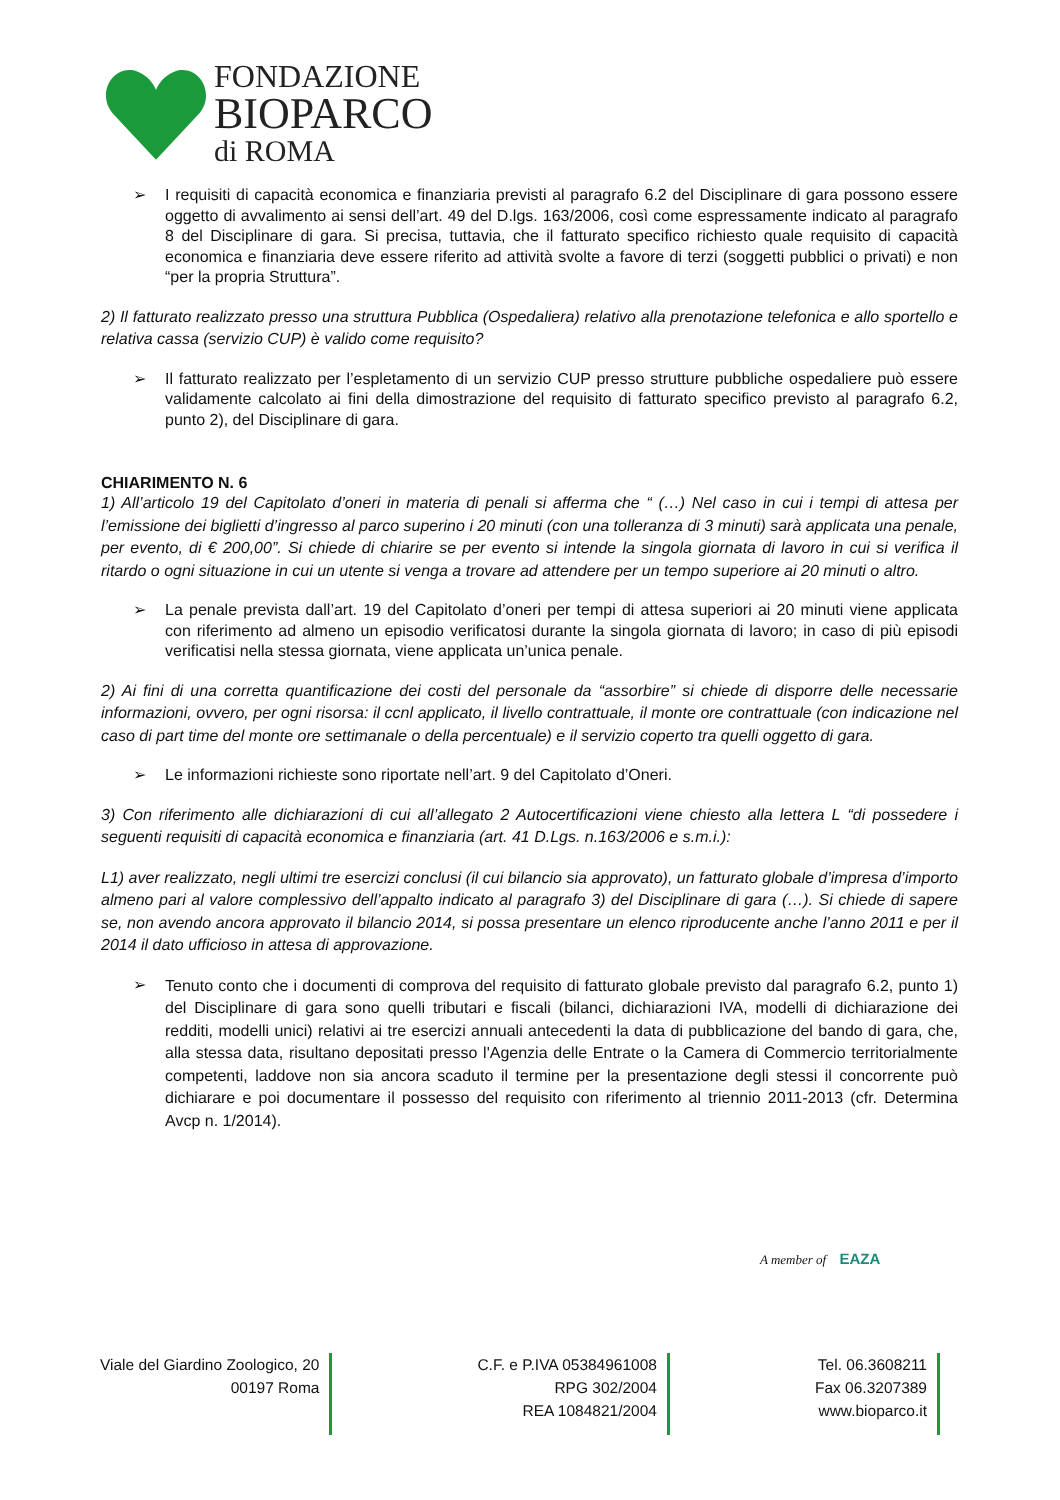FONDAZIONE
BIOPARCO
di ROMA
➢
I requisiti di capacità economica e finanziaria previsti al paragrafo 6.2 del Disciplinare di gara possono essere oggetto di avvalimento ai sensi dell’art. 49 del D.lgs. 163/2006, così come espressamente indicato al paragrafo 8 del Disciplinare di gara. Si precisa, tuttavia, che il fatturato specifico richiesto quale requisito di capacità economica e finanziaria deve essere riferito ad attività svolte a favore di terzi (soggetti pubblici o privati) e non “per la propria Struttura”.
2) Il fatturato realizzato presso una struttura Pubblica (Ospedaliera) relativo alla prenotazione telefonica e allo sportello e relativa cassa (servizio CUP) è valido come requisito?
➢
Il fatturato realizzato per l’espletamento di un servizio CUP presso strutture pubbliche ospedaliere può essere validamente calcolato ai fini della dimostrazione del requisito di fatturato specifico previsto al paragrafo 6.2, punto 2), del Disciplinare di gara.
CHIARIMENTO N. 6
1) All’articolo 19 del Capitolato d’oneri in materia di penali si afferma che “ (…) Nel caso in cui i tempi di attesa per l’emissione dei biglietti d’ingresso al parco superino i 20 minuti (con una tolleranza di 3 minuti) sarà applicata una penale, per evento, di € 200,00”. Si chiede di chiarire se per evento si intende la singola giornata di lavoro in cui si verifica il ritardo o ogni situazione in cui un utente si venga a trovare ad attendere per un tempo superiore ai 20 minuti o altro.
➢
La penale prevista dall’art. 19 del Capitolato d’oneri per tempi di attesa superiori ai 20 minuti viene applicata con riferimento ad almeno un episodio verificatosi durante la singola giornata di lavoro; in caso di più episodi verificatisi nella stessa giornata, viene applicata un’unica penale.
2) Ai fini di una corretta quantificazione dei costi del personale da “assorbire” si chiede di disporre delle necessarie informazioni, ovvero, per ogni risorsa: il ccnl applicato, il livello contrattuale, il monte ore contrattuale (con indicazione nel caso di part time del monte ore settimanale o della percentuale) e il servizio coperto tra quelli oggetto di gara.
➢
Le informazioni richieste sono riportate nell’art. 9 del Capitolato d’Oneri.
3) Con riferimento alle dichiarazioni di cui all’allegato 2 Autocertificazioni viene chiesto alla lettera L “di possedere i seguenti requisiti di capacità economica e finanziaria (art. 41 D.Lgs. n.163/2006 e s.m.i.):
L1) aver realizzato, negli ultimi tre esercizi conclusi (il cui bilancio sia approvato), un fatturato globale d’impresa d’importo almeno pari al valore complessivo dell’appalto indicato al paragrafo 3) del Disciplinare di gara (…). Si chiede di sapere se, non avendo ancora approvato il bilancio 2014, si possa presentare un elenco riproducente anche l’anno 2011 e per il 2014 il dato ufficioso in attesa di approvazione.
➢
Tenuto conto che i documenti di comprova del requisito di fatturato globale previsto dal paragrafo 6.2, punto 1) del Disciplinare di gara sono quelli tributari e fiscali (bilanci, dichiarazioni IVA, modelli di dichiarazione dei redditi, modelli unici) relativi ai tre esercizi annuali antecedenti la data di pubblicazione del bando di gara, che, alla stessa data, risultano depositati presso l'Agenzia delle Entrate o la Camera di Commercio territorialmente competenti, laddove non sia ancora scaduto il termine per la presentazione degli stessi il concorrente può dichiarare e poi documentare il possesso del requisito con riferimento al triennio 2011-2013 (cfr. Determina Avcp n. 1/2014).
A member of EAZA
Viale del Giardino Zoologico, 20
00197 Roma
C.F. e P.IVA 05384961008
RPG 302/2004
REA 1084821/2004
Tel. 06.3608211
Fax 06.3207389
www.bioparco.it